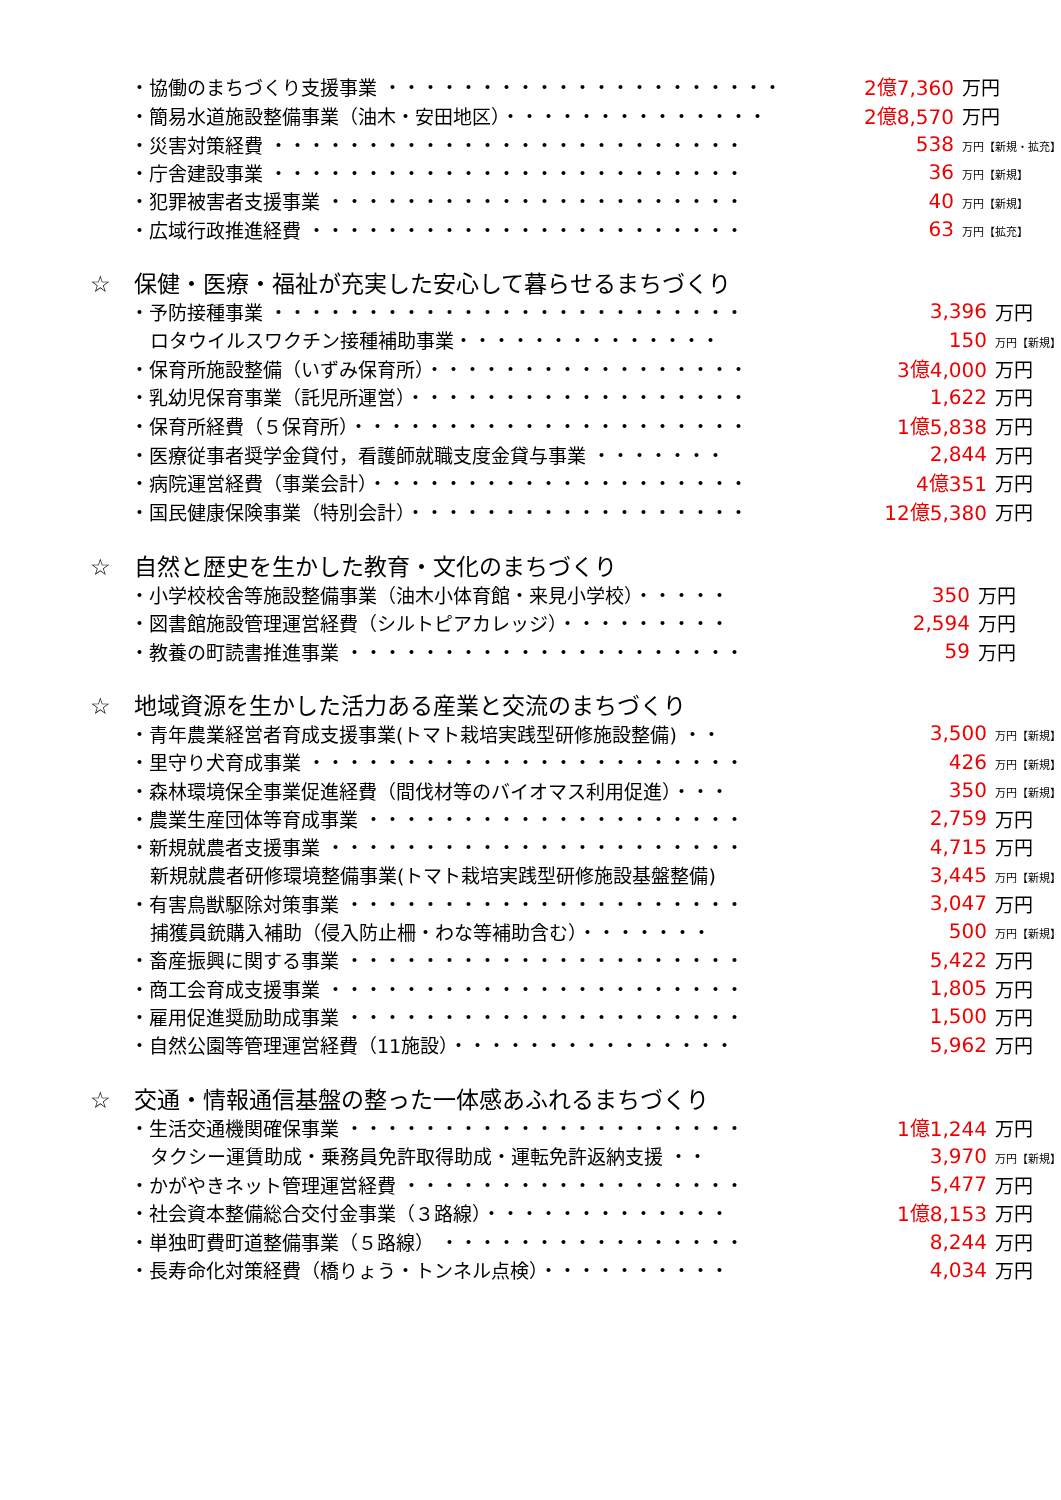| ・協働のまちづくり支援事業 ・・・・・・・・・・・・・・・・・・・・・ | 2億7,360 | 万円 |
| ・簡易水道施設整備事業（油木・安田地区）・・・・・・・・・・・・・・ | 2億8,570 | 万円 |
| ・災害対策経費 ・・・・・・・・・・・・・・・・・・・・・・・・・ | 538 | 万円【新規・拡充】 |
| ・庁舎建設事業 ・・・・・・・・・・・・・・・・・・・・・・・・・ | 36 | 万円【新規】 |
| ・犯罪被害者支援事業 ・・・・・・・・・・・・・・・・・・・・・・ | 40 | 万円【新規】 |
| ・広域行政推進経費 ・・・・・・・・・・・・・・・・・・・・・・・ | 63 | 万円【拡充】 |
☆　保健・医療・福祉が充実した安心して暮らせるまちづくり
| ・予防接種事業 ・・・・・・・・・・・・・・・・・・・・・・・・・ | 3,396 | 万円 |
| ロタウイルスワクチン接種補助事業・・・・・・・・・・・・・・ | 150 | 万円【新規】 |
| ・保育所施設整備（いずみ保育所）・・・・・・・・・・・・・・・・・ | 3億4,000 | 万円 |
| ・乳幼児保育事業（託児所運営）・・・・・・・・・・・・・・・・・・ | 1,622 | 万円 |
| ・保育所経費（５保育所）・・・・・・・・・・・・・・・・・・・・・ | 1億5,838 | 万円 |
| ・医療従事者奨学金貸付，看護師就職支度金貸与事業 ・・・・・・・ | 2,844 | 万円 |
| ・病院運営経費（事業会計）・・・・・・・・・・・・・・・・・・・・ | 4億351 | 万円 |
| ・国民健康保険事業（特別会計）・・・・・・・・・・・・・・・・・・ | 12億5,380 | 万円 |
☆　自然と歴史を生かした教育・文化のまちづくり
| ・小学校校舎等施設整備事業（油木小体育館・来見小学校）・・・・・ | 350 | 万円 |
| ・図書館施設管理運営経費（シルトピアカレッジ）・・・・・・・・・ | 2,594 | 万円 |
| ・教養の町読書推進事業 ・・・・・・・・・・・・・・・・・・・・・ | 59 | 万円 |
☆　地域資源を生かした活力ある産業と交流のまちづくり
| ・青年農業経営者育成支援事業(トマト栽培実践型研修施設整備) ・・ | 3,500 | 万円【新規】 |
| ・里守り犬育成事業 ・・・・・・・・・・・・・・・・・・・・・・・ | 426 | 万円【新規】 |
| ・森林環境保全事業促進経費（間伐材等のバイオマス利用促進）・・・ | 350 | 万円【新規】 |
| ・農業生産団体等育成事業 ・・・・・・・・・・・・・・・・・・・・ | 2,759 | 万円 |
| ・新規就農者支援事業 ・・・・・・・・・・・・・・・・・・・・・・ | 4,715 | 万円 |
| 新規就農者研修環境整備事業(トマト栽培実践型研修施設基盤整備) | 3,445 | 万円【新規】 |
| ・有害鳥獣駆除対策事業 ・・・・・・・・・・・・・・・・・・・・・ | 3,047 | 万円 |
| 捕獲員銃購入補助（侵入防止柵・わな等補助含む）・・・・・・・ | 500 | 万円【新規】 |
| ・畜産振興に関する事業 ・・・・・・・・・・・・・・・・・・・・・ | 5,422 | 万円 |
| ・商工会育成支援事業 ・・・・・・・・・・・・・・・・・・・・・・ | 1,805 | 万円 |
| ・雇用促進奨励助成事業 ・・・・・・・・・・・・・・・・・・・・・ | 1,500 | 万円 |
| ・自然公園等管理運営経費（11施設）・・・・・・・・・・・・・・・ | 5,962 | 万円 |
☆　交通・情報通信基盤の整った一体感あふれるまちづくり
| ・生活交通機関確保事業 ・・・・・・・・・・・・・・・・・・・・・ | 1億1,244 | 万円 |
| タクシー運賃助成・乗務員免許取得助成・運転免許返納支援 ・・ | 3,970 | 万円【新規】 |
| ・かがやきネット管理運営経費 ・・・・・・・・・・・・・・・・・・ | 5,477 | 万円 |
| ・社会資本整備総合交付金事業（３路線）・・・・・・・・・・・・・ | 1億8,153 | 万円 |
| ・単独町費町道整備事業（５路線） ・・・・・・・・・・・・・・・・ | 8,244 | 万円 |
| ・長寿命化対策経費（橋りょう・トンネル点検）・・・・・・・・・・ | 4,034 | 万円 |